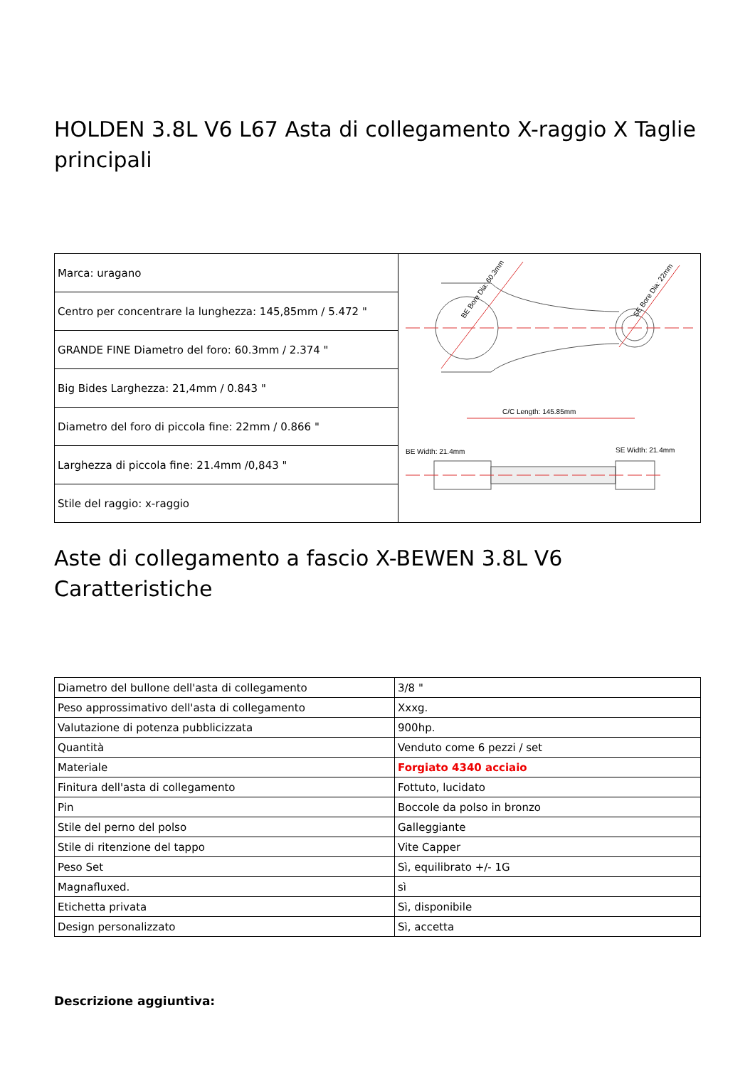HOLDEN 3.8L V6 L67 Asta di collegamento X-raggio X Taglie principali
| Marca: uragano | C/C Length: 145.85mm BE Bore Dia: 60.3mm SE Bore Dia: 22mm BE Width: 21.4mm SE Width: 21.4mm |
| Centro per concentrare la lunghezza: 145,85mm / 5.472 " | |
| GRANDE FINE Diametro del foro: 60.3mm / 2.374 " | |
| Big Bides Larghezza: 21,4mm / 0.843 " | |
| Diametro del foro di piccola fine: 22mm / 0.866 " | |
| Larghezza di piccola fine: 21.4mm /0,843 " | |
| Stile del raggio: x-raggio | |
Aste di collegamento a fascio X-BEWEN 3.8L V6 Caratteristiche
| Diametro del bullone dell'asta di collegamento | 3/8 " |
| Peso approssimativo dell'asta di collegamento | Xxxg. |
| Valutazione di potenza pubblicizzata | 900hp. |
| Quantità | Venduto come 6 pezzi / set |
| Materiale | Forgiato 4340 acciaio |
| Finitura dell'asta di collegamento | Fottuto, lucidato |
| Pin | Boccole da polso in bronzo |
| Stile del perno del polso | Galleggiante |
| Stile di ritenzione del tappo | Vite Capper |
| Peso Set | Sì, equilibrato +/- 1G |
| Magnafluxed. | sì |
| Etichetta privata | Sì, disponibile |
| Design personalizzato | Sì, accetta |
Descrizione aggiuntiva: